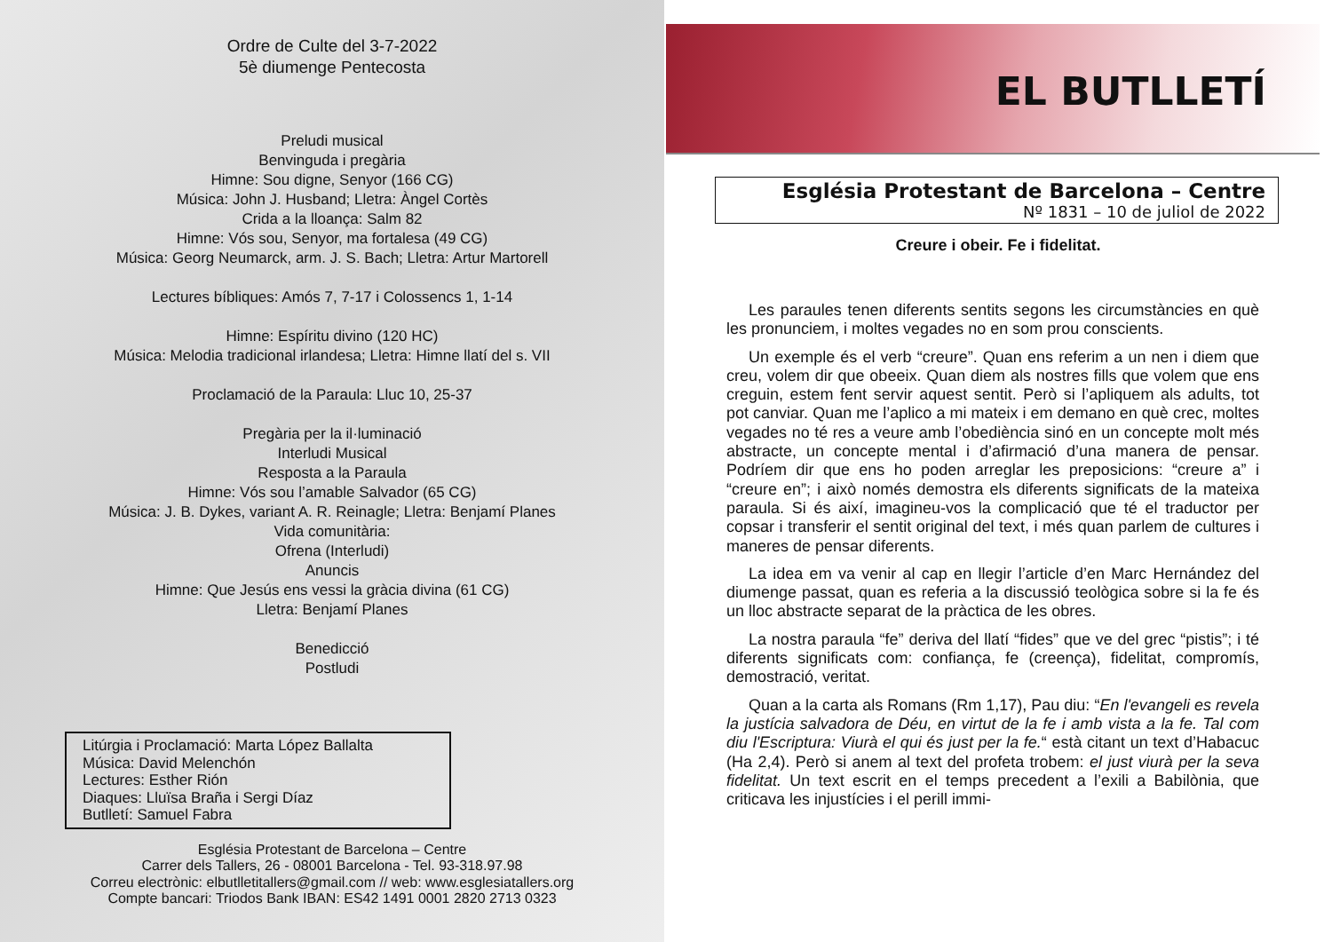Ordre de Culte del 3-7-2022
5è diumenge Pentecosta
Preludi musical
Benvinguda i pregària
Himne: Sou digne, Senyor (166 CG)
Música: John J. Husband; Lletra: Àngel Cortès
Crida a la lloança: Salm 82
Himne: Vós sou, Senyor, ma fortalesa (49 CG)
Música: Georg Neumarck, arm. J. S. Bach; Lletra: Artur Martorell
Lectures bíbliques: Amós 7, 7-17 i Colossencs 1, 1-14
Himne: Espíritu divino (120 HC)
Música: Melodia tradicional irlandesa; Lletra: Himne llatí del s. VII
Proclamació de la Paraula: Lluc 10, 25-37
Pregària per la il·luminació
Interludi Musical
Resposta a la Paraula
Himne: Vós sou l’amable Salvador (65 CG)
Música: J. B. Dykes, variant A. R. Reinagle; Lletra: Benjamí Planes
Vida comunitària:
Ofrena (Interludi)
Anuncis
Himne: Que Jesús ens vessi la gràcia divina (61 CG)
Lletra: Benjamí Planes
Benedicció
Postludi
Litúrgia i Proclamació: Marta López Ballalta
Música: David Melenchón
Lectures: Esther Rión
Diaques: Lluïsa Braña i Sergi Díaz
Butlletí: Samuel Fabra
Església Protestant de Barcelona – Centre
Carrer dels Tallers, 26 - 08001 Barcelona - Tel. 93-318.97.98
Correu electrònic: elbutlletitallers@gmail.com // web: www.esglesiatallers.org
Compte bancari: Triodos Bank IBAN: ES42 1491 0001 2820 2713 0323
EL BUTLLETÍ
Església Protestant de Barcelona – Centre
Nº 1831 – 10 de juliol de 2022
Creure i obeir. Fe i fidelitat.
Les paraules tenen diferents sentits segons les circumstàncies en què les pronunciem, i moltes vegades no en som prou conscients.
Un exemple és el verb “creure”. Quan ens referim a un nen i diem que creu, volem dir que obeeix. Quan diem als nostres fills que volem que ens creguin, estem fent servir aquest sentit. Però si l’apliquem als adults, tot pot canviar. Quan me l’aplico a mi mateix i em demano en què crec, moltes vegades no té res a veure amb l’obediència sinó en un concepte molt més abstracte, un concepte mental i d’afirmació d’una manera de pensar. Podríem dir que ens ho poden arreglar les preposicions: “creure a” i “creure en”; i això només demostra els diferents significats de la mateixa paraula. Si és així, imagineu-vos la complicació que té el traductor per copsar i transferir el sentit original del text, i més quan parlem de cultures i maneres de pensar diferents.
La idea em va venir al cap en llegir l’article d’en Marc Hernández del diumenge passat, quan es referia a la discussió teològica sobre si la fe és un lloc abstracte separat de la pràctica de les obres.
La nostra paraula “fe” deriva del llatí “fides” que ve del grec “pistis”; i té diferents significats com: confiança, fe (creença), fidelitat, compromís, demostració, veritat.
Quan a la carta als Romans (Rm 1,17), Pau diu: “En l'evangeli es revela la justícia salvadora de Déu, en virtut de la fe i amb vista a la fe. Tal com diu l'Escriptura: Viurà el qui és just per la fe.“ està citant un text d’Habacuc (Ha 2,4). Però si anem al text del profeta trobem: el just viurà per la seva fidelitat. Un text escrit en el temps precedent a l’exili a Babilònia, que criticava les injustícies i el perill immi-